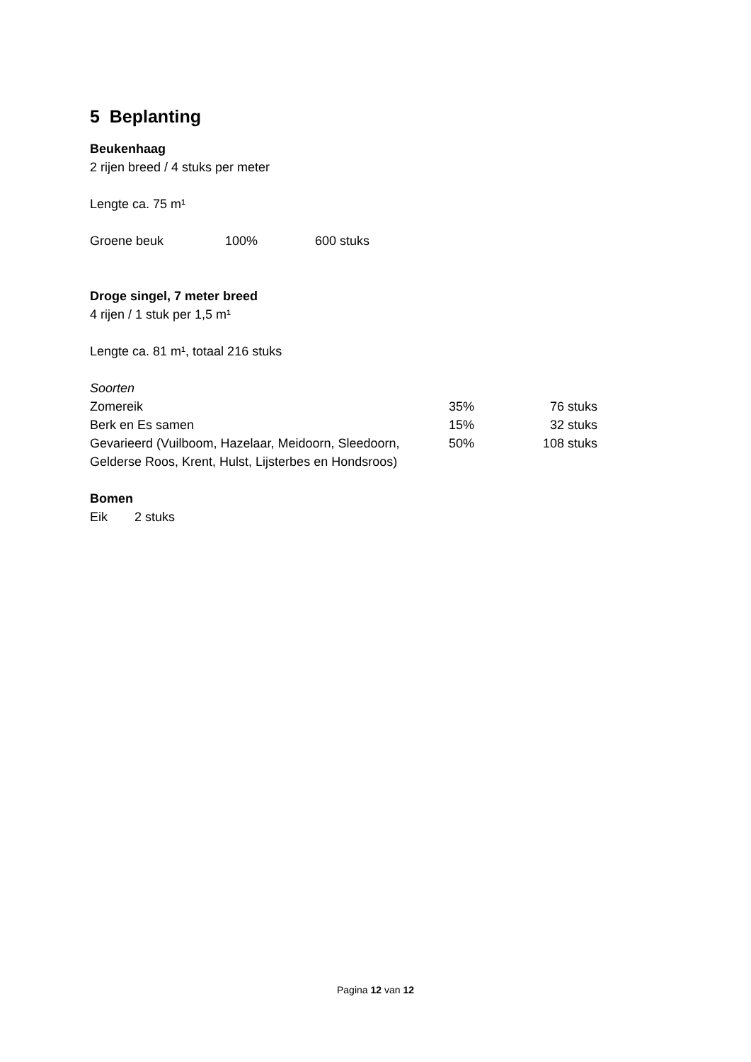5 Beplanting
Beukenhaag
2 rijen breed / 4 stuks per meter
Lengte ca. 75 m¹
| Groene beuk | 100% | 600 stuks |
Droge singel, 7 meter breed
4 rijen / 1 stuk per 1,5 m¹
Lengte ca. 81 m¹, totaal 216 stuks
Soorten
| Zomereik | 35% | 76 stuks |
| Berk en Es samen | 15% | 32 stuks |
| Gevarieerd (Vuilboom, Hazelaar, Meidoorn, Sleedoorn, Gelderse Roos, Krent, Hulst, Lijsterbes en Hondsroos) | 50% | 108 stuks |
Bomen
| Eik | 2 stuks |
Pagina 12 van 12